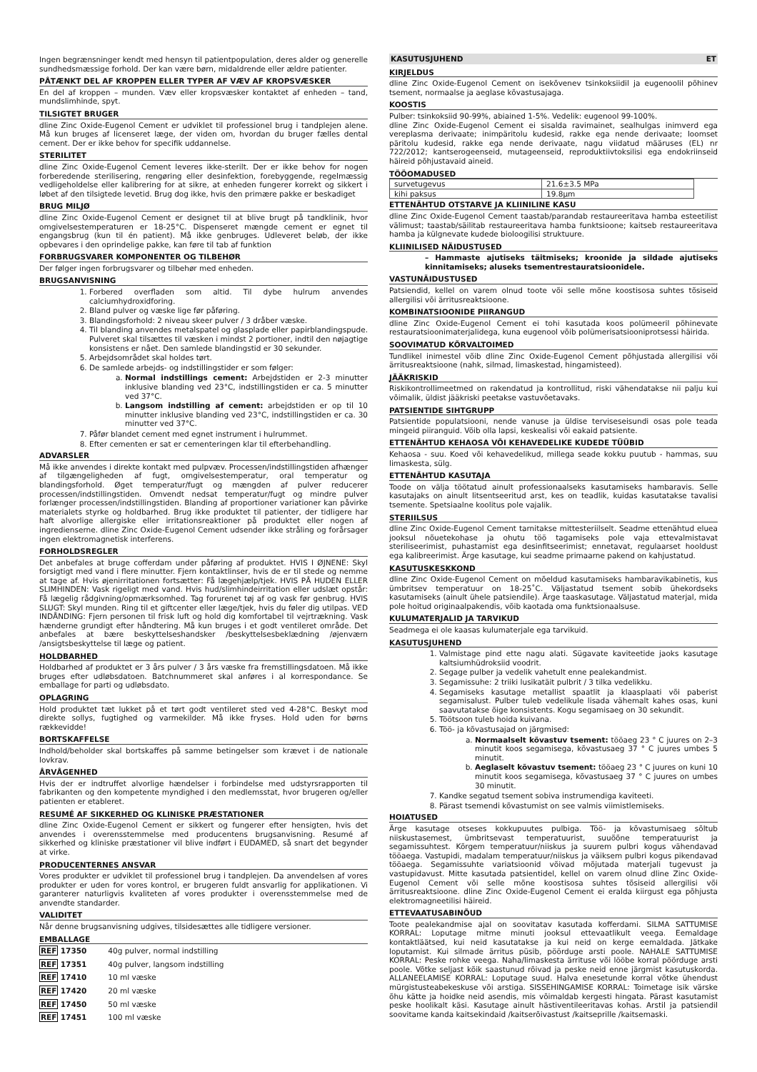Ingen begrænsninger kendt med hensyn til patientpopulation, deres alder og generelle sundhedsmæssige forhold. Der kan være børn, midaldrende eller ældre patienter.
PÅTÆNKT DEL AF KROPPEN ELLER TYPER AF VÆV AF KROPSVÆSKER
En del af kroppen – munden. Væv eller kropsvæsker kontaktet af enheden – tand, mundslimhinde, spyt.
TILSIGTET BRUGER
dline Zinc Oxide-Eugenol Cement er udviklet til professionel brug i tandplejen alene. Må kun bruges af licenseret læge, der viden om, hvordan du bruger fælles dental cement. Der er ikke behov for specifik uddannelse.
STERILITET
dline Zinc Oxide-Eugenol Cement leveres ikke-sterilt. Der er ikke behov for nogen forberedende sterilisering, rengøring eller desinfektion, forebyggende, regelmæssig vedligeholdelse eller kalibrering for at sikre, at enheden fungerer korrekt og sikkert i løbet af den tilsigtede levetid. Brug dog ikke, hvis den primære pakke er beskadiget
BRUG MILJØ
dline Zinc Oxide-Eugenol Cement er designet til at blive brugt på tandklinik, hvor omgivelsestemperaturen er 18-25°C. Dispenseret mængde cement er egnet til engangsbrug (kun til én patient). Må ikke genbruges. Udleveret beløb, der ikke opbevares i den oprindelige pakke, kan føre til tab af funktion
FORBRUGSVARER KOMPONENTER OG TILBEHØR
Der følger ingen forbrugsvarer og tilbehør med enheden.
BRUGSANVISNING
1. Forbered overfladen som altid. Til dybe hulrum anvendes calciumhydroxidforing.
2. Bland pulver og væske lige før påføring.
3. Blandingsforhold: 2 niveau skeer pulver / 3 dråber væske.
4. Til blanding anvendes metalspatel og glasplade eller papirblandingspude. Pulveret skal tilsættes til væsken i mindst 2 portioner, indtil den nøjagtige konsistens er nået. Den samlede blandingstid er 30 sekunder.
5. Arbejdsområdet skal holdes tørt.
6. De samlede arbejds- og indstillingstider er som følger:
a. Normal indstillings cement: Arbejdstiden er 2-3 minutter inklusive blanding ved 23°C, indstillingstiden er ca. 5 minutter ved 37°C.
b. Langsom indstilling af cement: arbejdstiden er op til 10 minutter inklusive blanding ved 23°C, indstillingstiden er ca. 30 minutter ved 37°C.
7. Påfør blandet cement med egnet instrument i hulrummet.
8. Efter cementen er sat er cementeringen klar til efterbehandling.
ADVARSLER
Må ikke anvendes i direkte kontakt med pulpvæv. Processen/indstillingstiden afhænger af tilgængeligheden af fugt, omgivelsestemperatur, oral temperatur og blandingsforhold. Øget temperatur/fugt og mængden af pulver reducerer processen/indstillingstiden. Omvendt nedsat temperatur/fugt og mindre pulver forlænger processen/indstillingstiden. Blanding af proportioner variationer kan påvirke materialets styrke og holdbarhed. Brug ikke produktet til patienter, der tidligere har haft alvorlige allergiske eller irritationsreaktioner på produktet eller nogen af ingredienserne. dline Zinc Oxide-Eugenol Cement udsender ikke stråling og forårsager ingen elektromagnetisk interferens.
FORHOLDSREGLER
Det anbefales at bruge cofferdam under påføring af produktet. HVIS I ØJNENE: Skyl forsigtigt med vand i flere minutter. Fjern kontaktlinser, hvis de er til stede og nemme at tage af. Hvis øjenirritationen fortsætter: Få lægehjælp/tjek. HVIS PÅ HUDEN ELLER SLIMHINDEN: Vask rigeligt med vand. Hvis hud/slimhindeirritation eller udslæt opstår: Få lægelig rådgivning/opmærksomhed. Tag forurenet tøj af og vask før genbrug. HVIS SLUGT: Skyl munden. Ring til et giftcenter eller læge/tjek, hvis du føler dig utilpas. VED INDÅNDING: Fjern personen til frisk luft og hold dig komfortabel til vejrtrækning. Vask hænderne grundigt efter håndtering. Må kun bruges i et godt ventileret område. Det anbefales at bære beskyttelseshandsker /beskyttelsesbeklædning /øjenværn /ansigtsbeskyttelse til læge og patient.
HOLDBARHED
Holdbarhed af produktet er 3 års pulver / 3 års væske fra fremstillingsdatoen. Må ikke bruges efter udløbsdatoen. Batchnummeret skal anføres i al korrespondance. Se emballage for parti og udløbsdato.
OPLAGRING
Hold produktet tæt lukket på et tørt godt ventileret sted ved 4-28°C. Beskyt mod direkte sollys, fugtighed og varmekilder. Må ikke fryses. Hold uden for børns rækkevidde!
BORTSKAFFELSE
Indhold/beholder skal bortskaffes på samme betingelser som krævet i de nationale lovkrav.
ÅRVÅGENHED
Hvis der er indtruffet alvorlige hændelser i forbindelse med udstyrsrapporten til fabrikanten og den kompetente myndighed i den medlemsstat, hvor brugeren og/eller patienten er etableret.
RESUMÉ AF SIKKERHED OG KLINISKE PRÆSTATIONER
dline Zinc Oxide-Eugenol Cement er sikkert og fungerer efter hensigten, hvis det anvendes i overensstemmelse med producentens brugsanvisning. Resumé af sikkerhed og kliniske præstationer vil blive indført i EUDAMED, så snart det begynder at virke.
PRODUCENTERNES ANSVAR
Vores produkter er udviklet til professionel brug i tandplejen. Da anvendelsen af vores produkter er uden for vores kontrol, er brugeren fuldt ansvarlig for applikationen. Vi garanterer naturligvis kvaliteten af vores produkter i overensstemmelse med de anvendte standarder.
VALIDITET
Når denne brugsanvisning udgives, tilsidesættes alle tidligere versioner.
EMBALLAGE
| REF 17350 | 40g pulver, normal indstilling |
| REF 17351 | 40g pulver, langsom indstilling |
| REF 17410 | 10 ml væske |
| REF 17420 | 20 ml væske |
| REF 17450 | 50 ml væske |
| REF 17451 | 100 ml væske |
KASUTUSJUHEND ET
KIRJELDUS
dline Zinc Oxide-Eugenol Cement on isekõvenev tsinkoksiidil ja eugenoolil põhinev tsement, normaalse ja aeglase kõvastusajaga.
KOOSTIS
Pulber: tsinkoksiid 90-99%, abiained 1-5%. Vedelik: eugenool 99-100%.
dline Zinc Oxide-Eugenol Cement ei sisalda ravimainet, sealhulgas inimverd ega vereplasma derivaate; inimpäritolu kudesid, rakke ega nende derivaate; loomset päritolu kudesid, rakke ega nende derivaate, nagu viidatud määruses (EL) nr 722/2012; kantserogeenseid, mutageenseid, reproduktiivtoksilisi ega endokriinseid häireid põhjustavaid aineid.
TÖÖOMADUSED
| survetugevus | 21.6±3.5 MPa |
| kihi paksus | 19.8µm |
ETTENÄHTUD OTSTARVE JA KLIINILINE KASU
dline Zinc Oxide-Eugenol Cement taastab/parandab restaureeritava hamba esteetilist välimust; taastab/säilitab restaureeritava hamba funktsioone; kaitseb restaureeritava hamba ja külgnevate kudede bioloogilisi struktuure.
KLIINILISED NÄIDUSTUSED
– Hammaste ajutiseks täitmiseks; kroonide ja sildade ajutiseks kinnitamiseks; aluseks tsementrestauratsioonidele.
VASTUNÄIDUSTUSED
Patsiendid, kellel on varem olnud toote või selle mõne koostisosa suhtes tõsiseid allergilisi või ärritusreaktsioone.
KOMBINATSIOONIDE PIIRANGUD
dline Zinc Oxide-Eugenol Cement ei tohi kasutada koos polümeeril põhinevate restauratsioonimaterjalidega, kuna eugenool võib polümerisatsiooniprotsessi häirida.
SOOVIMATUD KÕRVALTOIMED
Tundlikel inimestel võib dline Zinc Oxide-Eugenol Cement põhjustada allergilisi või ärritusreaktsioone (nahk, silmad, limaskestad, hingamisteed).
JÄÄKRISKID
Riskikontrollimeetmed on rakendatud ja kontrollitud, riski vähendatakse nii palju kui võimalik, üldist jääkriski peetakse vastuvõetavaks.
PATSIENTIDE SIHTGRUPP
Patsientide populatsiooni, nende vanuse ja üldise terviseseisundi osas pole teada mingeid piiranguid. Võib olla lapsi, keskealisi või eakaid patsiente.
ETTENÄHTUD KEHAOSA VÕI KEHAVEDELIKE KUDEDE TÜÜBID
Kehaosa - suu. Koed või kehavedelikud, millega seade kokku puutub - hammas, suu limaskesta, sülg.
ETTENÄHTUD KASUTAJA
Toode on välja töötatud ainult professionaalseks kasutamiseks hambaravis. Selle kasutajaks on ainult litsentseeritud arst, kes on teadlik, kuidas kasutatakse tavalisi tsemente. Spetsiaalne koolitus pole vajalik.
STERIILSUS
dline Zinc Oxide-Eugenol Cement tarnitakse mittesteriilselt. Seadme ettenähtud eluea jooksul nõuetekohase ja ohutu töö tagamiseks pole vaja ettevalmistavat steriliseerimist, puhastamist ega desinfitseerimist; ennetavat, regulaarset hooldust ega kalibreerimist. Ärge kasutage, kui seadme primaarne pakend on kahjustatud.
KASUTUSKESKKOND
dline Zinc Oxide-Eugenol Cement on mõeldud kasutamiseks hambaravikabinetis, kus ümbritsev temperatuur on 18-25˚C. Väljastatud tsement sobib ühekordseks kasutamiseks (ainult ühele patsiendile). Ärge taaskasutage. Väljastatud materjal, mida pole hoitud originaalpakendis, võib kaotada oma funktsionaalsuse.
KULUMATERJALID JA TARVIKUD
Seadmega ei ole kaasas kulumaterjale ega tarvikuid.
KASUTUSJUHEND
1. Valmistage pind ette nagu alati. Sügavate kaviteetide jaoks kasutage kaltsiumhüdroksiid voodrit.
2. Segage pulber ja vedelik vahetult enne pealekandmist.
3. Segamissuhe: 2 triiki lusikatäit pulbrit / 3 tilka vedelikku.
4. Segamiseks kasutage metallist spaatlit ja klaasplaati või paberist segamisalust. Pulber tuleb vedelikule lisada vähemalt kahes osas, kuni saavutatakse õige konsistents. Kogu segamisaeg on 30 sekundit.
5. Töötsoon tuleb hoida kuivana.
6. Töö- ja kõvastusajad on järgmised:
a. Normaalselt kõvastuv tsement: tööaeg 23 ° C juures on 2–3 minutit koos segamisega, kõvastusaeg 37 ° C juures umbes 5 minutit.
b. Aeglaselt kõvastuv tsement: tööaeg 23 ° C juures on kuni 10 minutit koos segamisega, kõvastusaeg 37 ° C juures on umbes 30 minutit.
7. Kandke segatud tsement sobiva instrumendiga kaviteeti.
8. Pärast tsemendi kõvastumist on see valmis viimistlemiseks.
HOIATUSED
Ärge kasutage otseses kokkupuutes pulbiga. Töö- ja kõvastumisaeg sõltub niiskustasemest, ümbritsevast temperatuurist, suuõõne temperatuurist ja segamissuhtest. Kõrgem temperatuur/niiskus ja suurem pulbri kogus vähendavad tööaega. Vastupidi, madalam temperatuur/niiskus ja väiksem pulbri kogus pikendavad tööaega. Segamissuhte variatsioonid võivad mõjutada materjali tugevust ja vastupidavust. Mitte kasutada patsientidel, kellel on varem olnud dline Zinc Oxide-Eugenol Cement või selle mõne koostisosa suhtes tõsiseid allergilisi või ärritusreaktsioone. dline Zinc Oxide-Eugenol Cement ei eralda kiirgust ega põhjusta elektromagneetilisi häireid.
ETTEVAATUSABINÕUD
Toote pealekandmise ajal on soovitatav kasutada kofferdami. SILMA SATTUMISE KORRAL: Loputage mitme minuti jooksul ettevaatlikult veega. Eemaldage kontaktläätsed, kui neid kasutatakse ja kui neid on kerge eemaldada. Jätkake loputamist. Kui silmade ärritus püsib, pöörduge arsti poole. NAHALE SATTUMISE KORRAL: Peske rohke veega. Naha/limaskesta ärrituse või lööbe korral pöörduge arsti poole. Võtke seljast kõik saastunud rõivad ja peske neid enne järgmist kasutuskorda. ALLANEELAMISE KORRAL: Loputage suud. Halva enesetunde korral võtke ühendust mürgistusteabekeskuse või arstiga. SISSEHINGAMISE KORRAL: Toimetage isik värske õhu kätte ja hoidke neid asendis, mis võimaldab kergesti hingata. Pärast kasutamist peske hoolikalt käsi. Kasutage ainult hästiventileeritavas kohas. Arstil ja patsiendil soovitame kanda kaitsekindaid /kaitserõivastust /kaitseprille /kaitsemaski.